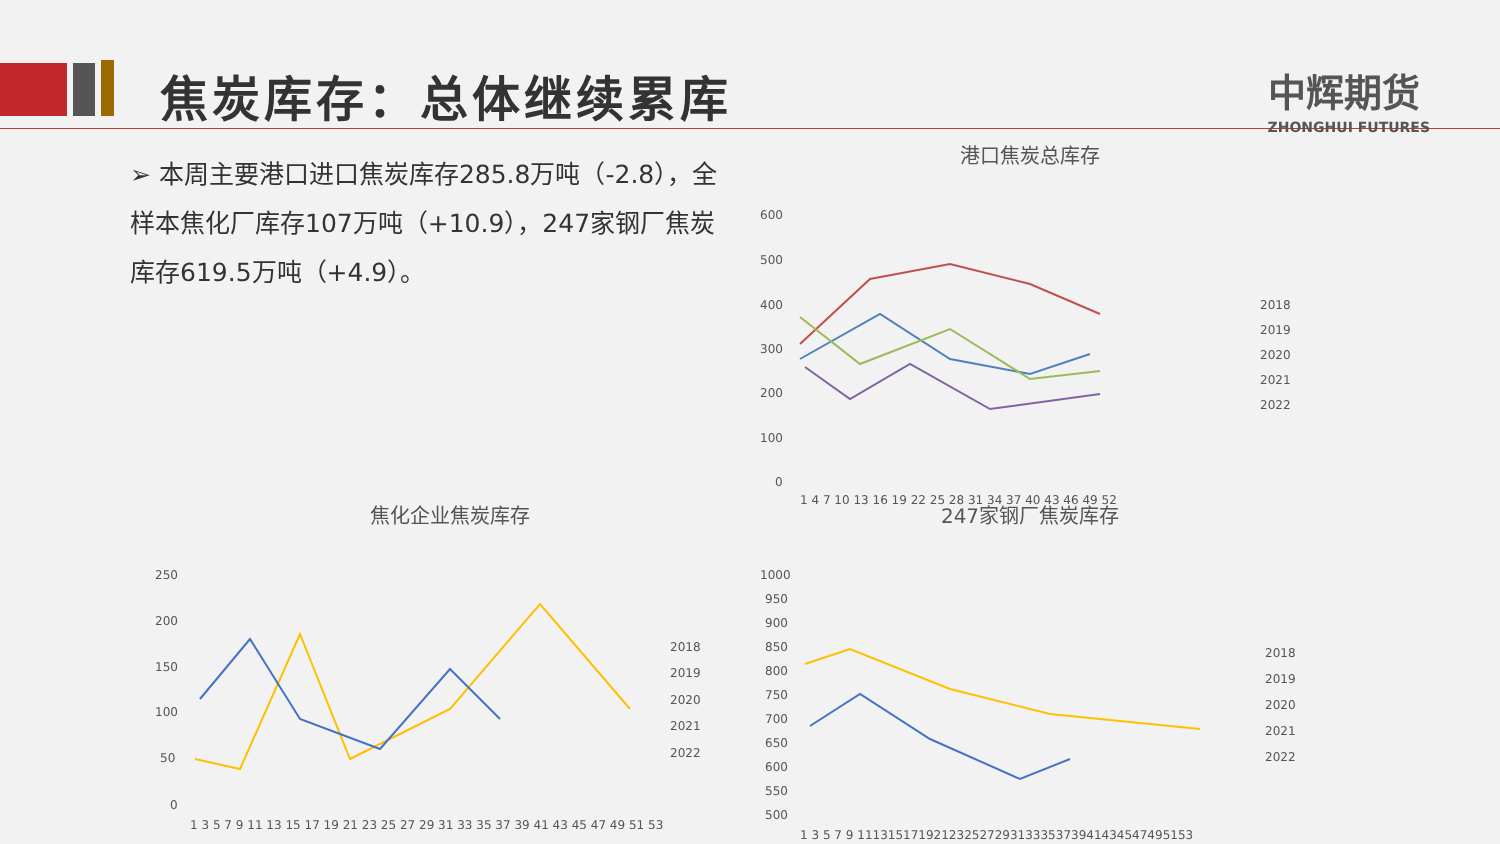焦炭库存：总体继续累库 中辉期货
ZHONGHUI FUTURES
➢ 本周主要港口进口焦炭库存285.8万吨（-2.8），全样本焦化厂库存107万吨（+10.9），247家钢厂焦炭库存619.5万吨（+4.9）。
港口焦炭总库存
600
500
400
300
200
100
0
1 4 7 10 13 16 19 22 25 28 31 34 37 40 43 46 49 52
2018
2019
2020
2021
2022
焦化企业焦炭库存
250
200
150
100
50
0
1 3 5 7 9 11 13 15 17 19 21 23 25 27 29 31 33 35 37 39 41 43 45 47 49 51 53
2018
2019
2020
2021
2022
247家钢厂焦炭库存
1000
950
900
850
800
750
700
650
600
550
500
1 3 5 7 9 11131517192123252729313335373941434547495153
2018
2019
2020
2021
2022